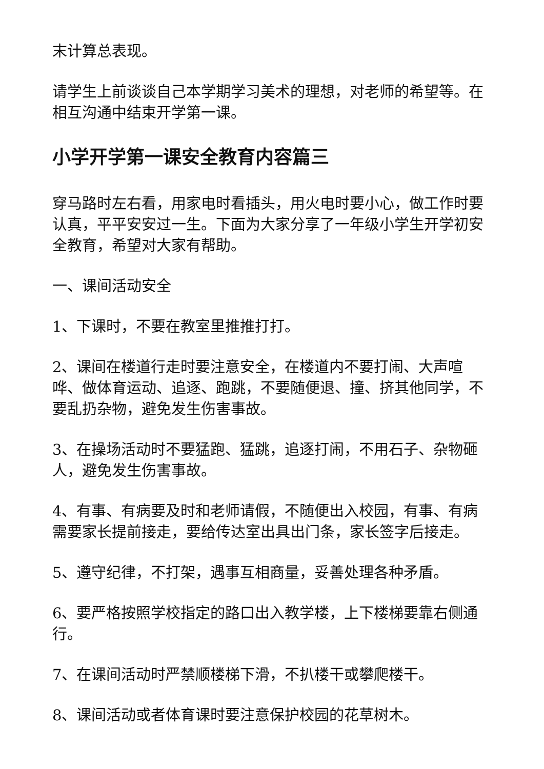末计算总表现。
请学生上前谈谈自己本学期学习美术的理想，对老师的希望等。在相互沟通中结束开学第一课。
小学开学第一课安全教育内容篇三
穿马路时左右看，用家电时看插头，用火电时要小心，做工作时要认真，平平安安过一生。下面为大家分享了一年级小学生开学初安全教育，希望对大家有帮助。
一、课间活动安全
1、下课时，不要在教室里推推打打。
2、课间在楼道行走时要注意安全，在楼道内不要打闹、大声喧哗、做体育运动、追逐、跑跳，不要随便退、撞、挤其他同学，不要乱扔杂物，避免发生伤害事故。
3、在操场活动时不要猛跑、猛跳，追逐打闹，不用石子、杂物砸人，避免发生伤害事故。
4、有事、有病要及时和老师请假，不随便出入校园，有事、有病需要家长提前接走，要给传达室出具出门条，家长签字后接走。
5、遵守纪律，不打架，遇事互相商量，妥善处理各种矛盾。
6、要严格按照学校指定的路口出入教学楼，上下楼梯要靠右侧通行。
7、在课间活动时严禁顺楼梯下滑，不扒楼干或攀爬楼干。
8、课间活动或者体育课时要注意保护校园的花草树木。